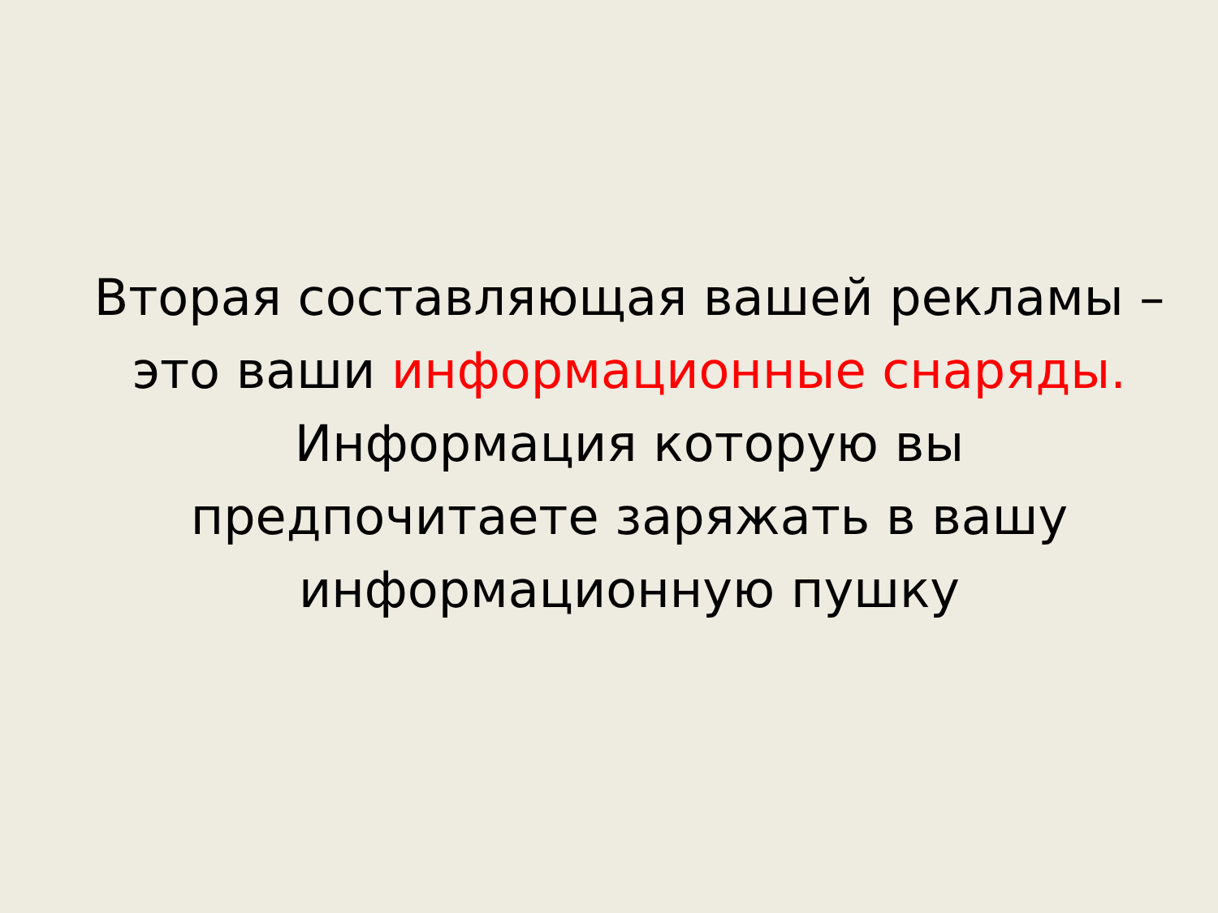Вторая составляющая вашей рекламы –
это ваши информационные снаряды.
Информация которую вы
предпочитаете заряжать в вашу
информационную пушку